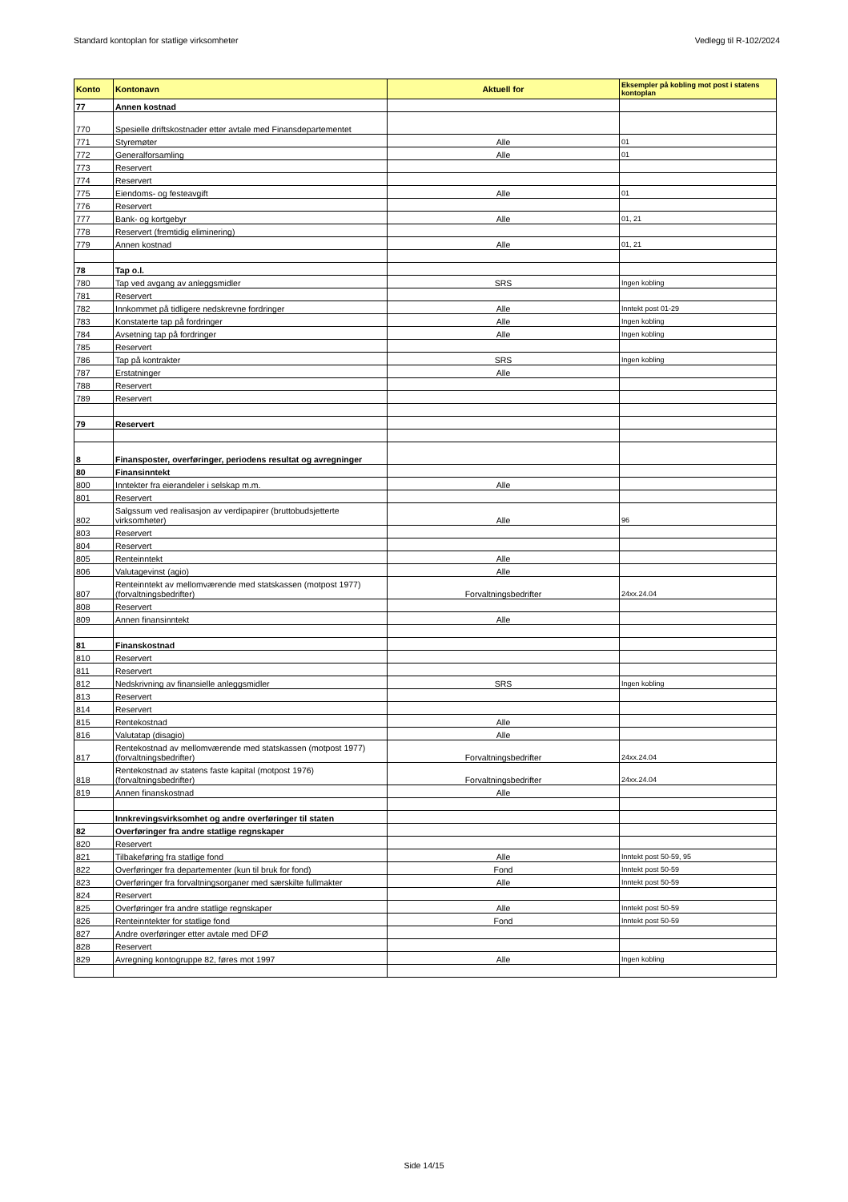Standard kontoplan for statlige virksomheter Vedlegg til R-102/2024
| Konto | Kontonavn | Aktuell for | Eksempler på kobling mot post i statens kontoplan |
| --- | --- | --- | --- |
| 77 | Annen kostnad | | |
| 770 | Spesielle driftskostnader etter avtale med Finansdepartementet | | |
| 771 | Styremøter | Alle | 01 |
| 772 | Generalforsamling | Alle | 01 |
| 773 | Reservert | | |
| 774 | Reservert | | |
| 775 | Eiendoms- og festeavgift | Alle | 01 |
| 776 | Reservert | | |
| 777 | Bank- og kortgebyr | Alle | 01, 21 |
| 778 | Reservert (fremtidig eliminering) | | |
| 779 | Annen kostnad | Alle | 01, 21 |
| 78 | Tap o.l. | | |
| 780 | Tap ved avgang av anleggsmidler | SRS | Ingen kobling |
| 781 | Reservert | | |
| 782 | Innkommet på tidligere nedskrevne fordringer | Alle | Inntekt post 01-29 |
| 783 | Konstaterte tap på fordringer | Alle | Ingen kobling |
| 784 | Avsetning tap på fordringer | Alle | Ingen kobling |
| 785 | Reservert | | |
| 786 | Tap på kontrakter | SRS | Ingen kobling |
| 787 | Erstatninger | Alle | |
| 788 | Reservert | | |
| 789 | Reservert | | |
| 79 | Reservert | | |
| 8 | Finansposter, overføringer, periodens resultat og avregninger | | |
| 80 | Finansinntekt | | |
| 800 | Inntekter fra eierandeler i selskap m.m. | Alle | |
| 801 | Reservert | | |
| 802 | Salgssum ved realisasjon av verdipapirer (bruttobudsjetterte virksomheter) | Alle | 96 |
| 803 | Reservert | | |
| 804 | Reservert | | |
| 805 | Renteinntekt | Alle | |
| 806 | Valutagevinst (agio) | Alle | |
| 807 | Renteinntekt av mellomværende med statskassen (motpost 1977) (forvaltningsbedrifter) | Forvaltningsbedrifter | 24xx.24.04 |
| 808 | Reservert | | |
| 809 | Annen finansinntekt | Alle | |
| 81 | Finanskostnad | | |
| 810 | Reservert | | |
| 811 | Reservert | | |
| 812 | Nedskrivning av finansielle anleggsmidler | SRS | Ingen kobling |
| 813 | Reservert | | |
| 814 | Reservert | | |
| 815 | Rentekostnad | Alle | |
| 816 | Valutatap (disagio) | Alle | |
| 817 | Rentekostnad av mellomværende med statskassen (motpost 1977) (forvaltningsbedrifter) | Forvaltningsbedrifter | 24xx.24.04 |
| 818 | Rentekostnad av statens faste kapital (motpost 1976) (forvaltningsbedrifter) | Forvaltningsbedrifter | 24xx.24.04 |
| 819 | Annen finanskostnad | Alle | |
| | Innkrevingsvirksomhet og andre overføringer til staten | | |
| 82 | Overføringer fra andre statlige regnskaper | | |
| 820 | Reservert | | |
| 821 | Tilbakeføring fra statlige fond | Alle | Inntekt post 50-59, 95 |
| 822 | Overføringer fra departementer (kun til bruk for fond) | Fond | Inntekt post 50-59 |
| 823 | Overføringer fra forvaltningsorganer med særskilte fullmakter | Alle | Inntekt post 50-59 |
| 824 | Reservert | | |
| 825 | Overføringer fra andre statlige regnskaper | Alle | Inntekt post 50-59 |
| 826 | Renteinntekter for statlige fond | Fond | Inntekt post 50-59 |
| 827 | Andre overføringer etter avtale med DFØ | | |
| 828 | Reservert | | |
| 829 | Avregning kontogruppe 82, føres mot 1997 | Alle | Ingen kobling |
Side 14/15